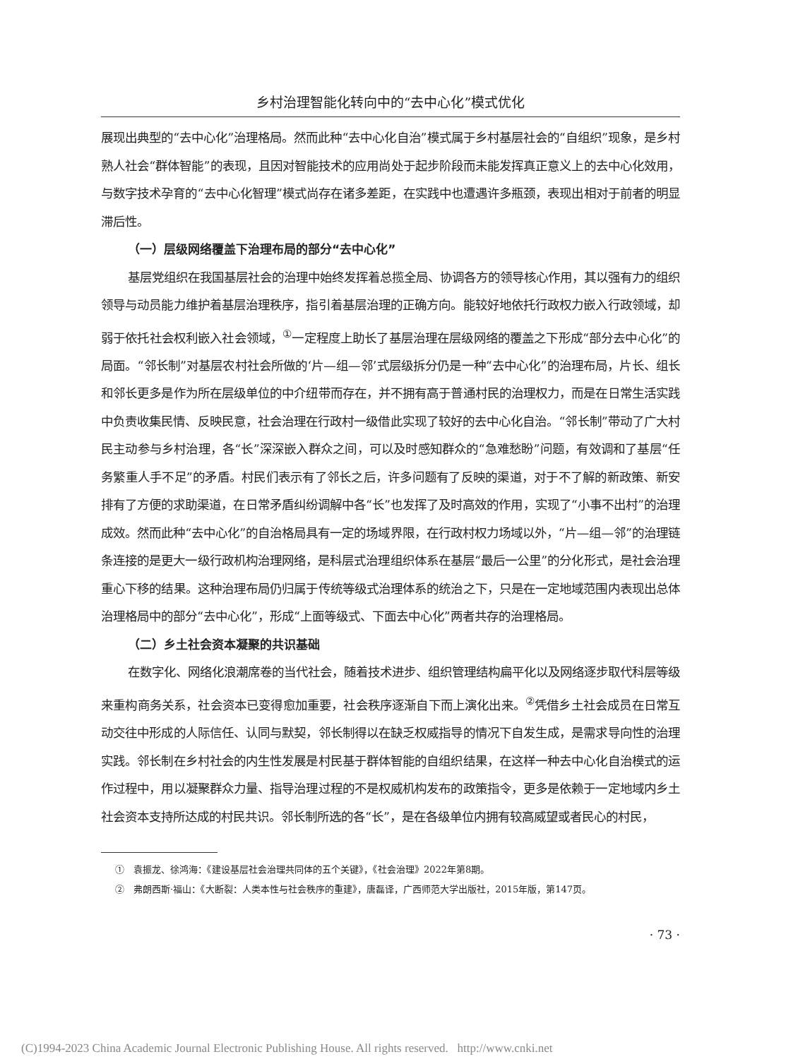乡村治理智能化转向中的“去中心化”模式优化
展现出典型的“去中心化”治理格局。然而此种“去中心化自治”模式属于乡村基层社会的“自组织”现象，是乡村熟人社会“群体智能”的表现，且因对智能技术的应用尚处于起步阶段而未能发挥真正意义上的去中心化效用，与数字技术孕育的“去中心化智理”模式尚存在诸多差距，在实践中也遭遇许多瓶颈，表现出相对于前者的明显滞后性。
（一）层级网络覆盖下治理布局的部分“去中心化”
基层党组织在我国基层社会的治理中始终发挥着总揽全局、协调各方的领导核心作用，其以强有力的组织领导与动员能力维护着基层治理秩序，指引着基层治理的正确方向。能较好地依托行政权力嵌入行政领域，却弱于依托社会权利嵌入社会领域，<sup>①</sup>一定程度上助长了基层治理在层级网络的覆盖之下形成“部分去中心化”的局面。“邻长制”对基层农村社会所做的‘片—组—邻’式层级拆分仍是一种“去中心化”的治理布局，片长、组长和邻长更多是作为所在层级单位的中介纽带而存在，并不拥有高于普通村民的治理权力，而是在日常生活实践中负责收集民情、反映民意，社会治理在行政村一级借此实现了较好的去中心化自治。“邻长制”带动了广大村民主动参与乡村治理，各“长”深深嵌入群众之间，可以及时感知群众的“急难愁盼”问题，有效调和了基层“任务繁重人手不足”的矛盾。村民们表示有了邻长之后，许多问题有了反映的渠道，对于不了解的新政策、新安排有了方便的求助渠道，在日常矛盾纠纷调解中各“长”也发挥了及时高效的作用，实现了“小事不出村”的治理成效。然而此种“去中心化”的自治格局具有一定的场域界限，在行政村权力场域以外，“片—组—邻”的治理链条连接的是更大一级行政机构治理网络，是科层式治理组织体系在基层“最后一公里”的分化形式，是社会治理重心下移的结果。这种治理布局仍归属于传统等级式治理体系的统治之下，只是在一定地域范围内表现出总体治理格局中的部分“去中心化”，形成“上面等级式、下面去中心化”两者共存的治理格局。
（二）乡土社会资本凝聚的共识基础
在数字化、网络化浪潮席卷的当代社会，随着技术进步、组织管理结构扁平化以及网络逐步取代科层等级来重构商务关系，社会资本已变得愈加重要，社会秩序逐渐自下而上演化出来。<sup>②</sup>凭借乡土社会成员在日常互动交往中形成的人际信任、认同与默契，邻长制得以在缺乏权威指导的情况下自发生成，是需求导向性的治理实践。邻长制在乡村社会的内生性发展是村民基于群体智能的自组织结果，在这样一种去中心化自治模式的运作过程中，用以凝聚群众力量、指导治理过程的不是权威机构发布的政策指令，更多是依赖于一定地域内乡土社会资本支持所达成的村民共识。邻长制所选的各“长”，是在各级单位内拥有较高威望或者民心的村民，
①　袁振龙、徐鸿海：《建设基层社会治理共同体的五个关键》，《社会治理》2022年第8期。
②　弗朗西斯·福山：《大断裂：人类本性与社会秩序的重建》，唐磊译，广西师范大学出版社，2015年版，第147页。
· 73 ·
(C)1994-2023 China Academic Journal Electronic Publishing House. All rights reserved. http://www.cnki.net